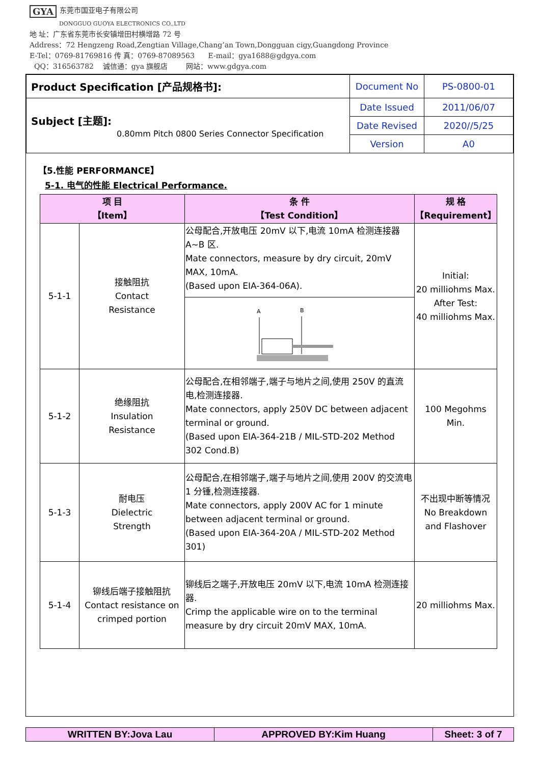GYA 东莞市国亚电子有限公司
DONGGUO GUOYA ELECTRONICS CO.,LTD
地 址：广东省东莞市长安镇增田村横增路 72 号
Address：72 Hengzeng Road,Zengtian Village,Chang’an Town,Dongguan cigy,Guangdong Province
E-Tel：0769-81769816 传 真：0769-87089563 E-mail：gya1688@gdgya.com
QQ：316563782 诚信通：gya 旗舰店 网站：www.gdgya.com
| Product Specification [产品规格书]: | Document No | PS-0800-01 |
| Subject [主题]: 0.80mm Pitch 0800 Series Connector Specification | Date Issued | 2011/06/07 |
| | Date Revised | 2020//5/25 |
| | Version | A0 |
【5.性能 PERFORMANCE】
5-1. 电气的性能 Electrical Performance.
| 项 目 【Item】 | | 条 件 【Test Condition】 | 规 格 【Requirement】 |
| --- | --- | --- | --- |
| 5-1-1 | 接触阻抗 Contact Resistance | 公母配合,开放电压 20mV 以下,电流 10mA 检测连接器 A~B 区. Mate connectors, measure by dry circuit, 20mV MAX, 10mA. (Based upon EIA-364-06A). | Initial: 20 milliohms Max. After Test: 40 milliohms Max. |
| | | A B | |
| 5-1-2 | 绝缘阻抗 Insulation Resistance | 公母配合,在相邻端子,端子与地片之间,使用 250V 的直流电,检测连接器. Mate connectors, apply 250V DC between adjacent terminal or ground. (Based upon EIA-364-21B / MIL-STD-202 Method 302 Cond.B) | 100 Megohms Min. |
| 5-1-3 | 耐电压 Dielectric Strength | 公母配合,在相邻端子,端子与地片之间,使用 200V 的交流电 1 分锺,检测连接器. Mate connectors, apply 200V AC for 1 minute between adjacent terminal or ground. (Based upon EIA-364-20A / MIL-STD-202 Method 301) | 不出现中断等情况 No Breakdown and Flashover |
| 5-1-4 | 铆线后端子接触阻抗 Contact resistance on crimped portion | 铆线后之端子,开放电压 20mV 以下,电流 10mA 检测连接器. Crimp the applicable wire on to the terminal measure by dry circuit 20mV MAX, 10mA. | 20 milliohms Max. |
| WRITTEN BY:Jova Lau | APPROVED BY:Kim Huang | Sheet: 3 of 7 |